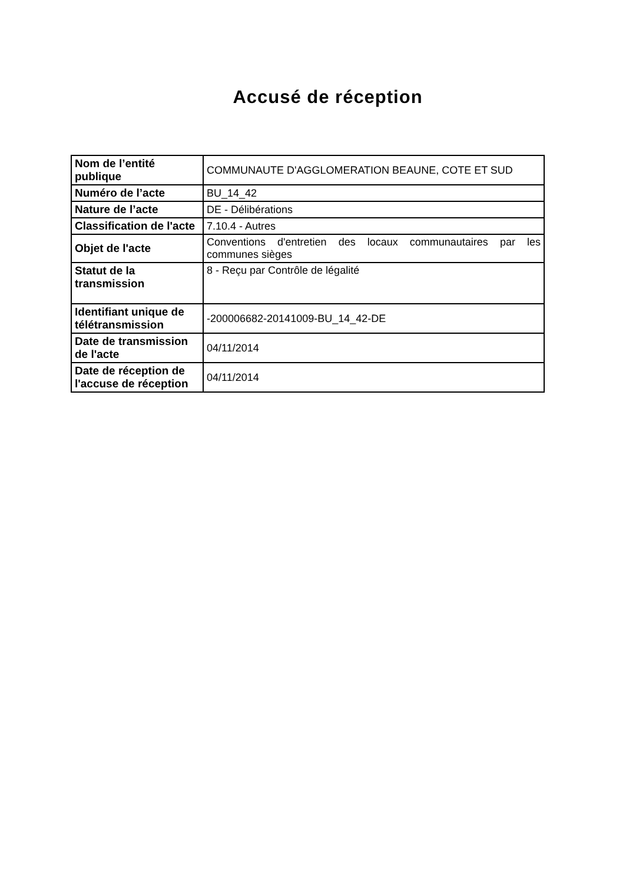Accusé de réception
| Nom de l’entité publique | COMMUNAUTE D'AGGLOMERATION BEAUNE, COTE ET SUD |
| Numéro de l’acte | BU_14_42 |
| Nature de l’acte | DE - Délibérations |
| Classification de l'acte | 7.10.4 - Autres |
| Objet de l'acte | Conventions d'entretien des locaux communautaires par les communes sièges |
| Statut de la transmission | 8 - Reçu par Contrôle de légalité |
| Identifiant unique de télétransmission | -200006682-20141009-BU_14_42-DE |
| Date de transmission de l'acte | 04/11/2014 |
| Date de réception de l'accuse de réception | 04/11/2014 |